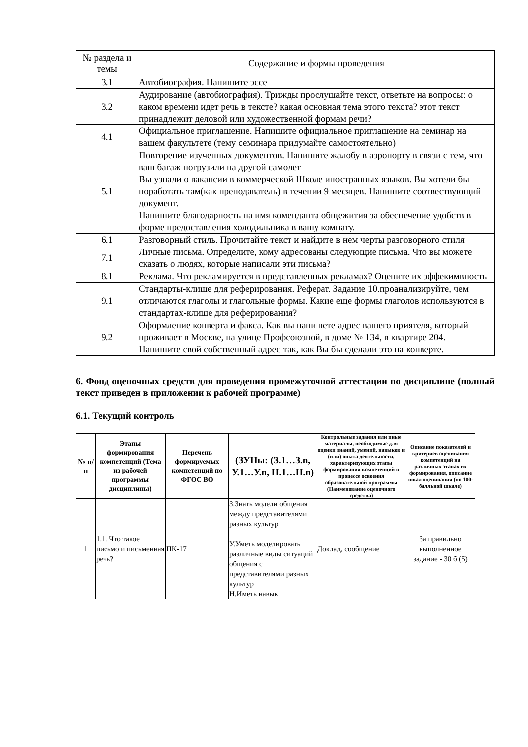| № раздела и темы | Содержание и формы проведения |
| --- | --- |
| 3.1 | Автобиография. Напишите эссе |
| 3.2 | Аудирование (автобиография). Трижды прослушайте текст, ответьте на вопросы: о каком времени идет речь в тексте? какая основная тема этого текста? этот текст принадлежит деловой или художественной формам речи? |
| 4.1 | Официальное приглашение. Напишите официальное приглашение на семинар на вашем факультете (тему семинара придумайте самостоятельно) |
| 5.1 | Повторение изученных документов. Напишите жалобу в аэропорту в связи с тем, что ваш багаж погрузили на другой самолет Вы узнали о вакансии в коммерческой Школе иностранных языков. Вы хотели бы поработать там(как преподаватель) в течении 9 месяцев. Напишите соотвествующий документ. Напишите благодарность на имя коменданта общежития за обеспечение удобств в форме предоставления холодильника в вашу комнату. |
| 6.1 | Разговорный стиль. Прочитайте текст и найдите в нем черты разговорного стиля |
| 7.1 | Личные письма. Определите, кому адресованы следующие письма. Что вы можете сказать о людях, которые написали эти письма? |
| 8.1 | Реклама. Что рекламируется в представленных рекламах? Оцените их эффекимвность |
| 9.1 | Стандарты-клише для реферирования. Реферат. Задание 10.проанализируйте, чем отличаются глаголы и глагольные формы. Какие еще формы глаголов используются в стандартах-клише для реферирования? |
| 9.2 | Оформление конверта и факса. Как вы напишете адрес вашего приятеля, который проживает в Москве, на улице Профсоюзной, в доме № 134, в квартире 204. Напишите свой собственный адрес так, как Вы бы сделали это на конверте. |
6. Фонд оценочных средств для проведения промежуточной аттестации по дисциплине (полный текст приведен в приложении к рабочей программе)
6.1. Текущий контроль
| № п/п | Этапы формирования компетенций (Тема из рабочей программы дисциплины) | Перечень формируемых компетенций по ФГОС ВО | (ЗУНы: (З.1…З.n, У.1…У.n, Н.1…Н.n) | Контрольные задания или иные материалы, необходимые для оценки знаний, умений, навыков и (или) опыта деятельности, характеризующих этапы формирования компетенций в процессе освоения образовательной программы (Наименование оценочного средства) | Описание показателей и критериев оценивания компетенций на различных этапах их формирования, описание шкал оценивания (по 100-балльной шкале) |
| --- | --- | --- | --- | --- | --- |
| 1 | 1.1. Что такое письмо и письменная речь? | ПК-17 | З.Знать модели общения между представителями разных культур У.Уметь моделировать различные виды ситуаций общения с представителями разных культур Н.Иметь навык | Доклад, сообщение | За правильно выполненное задание - 30 б (5) |